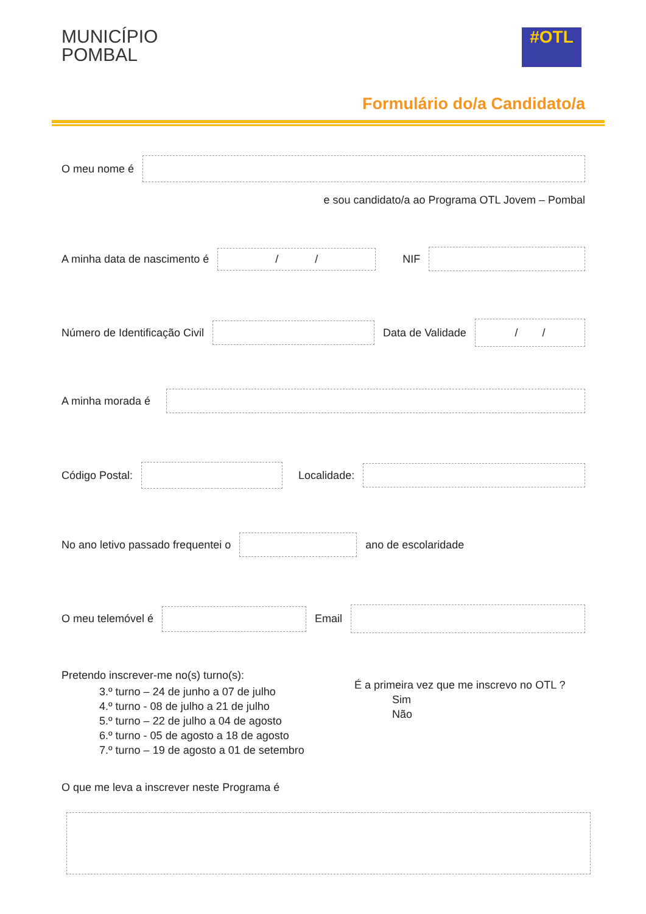MUNICÍPIO
POMBAL
#OTL
Formulário do/a Candidato/a
O meu nome é
e sou candidato/a ao Programa OTL Jovem – Pombal
A minha data de nascimento é / / NIF
Número de Identificação Civil Data de Validade / /
A minha morada é
Código Postal: Localidade:
No ano letivo passado frequentei o ano de escolaridade
O meu telemóvel é Email
Pretendo inscrever-me no(s) turno(s):
3.º turno – 24 de junho a 07 de julho
4.º turno - 08 de julho a 21 de julho
5.º turno – 22 de julho a 04 de agosto
6.º turno - 05 de agosto a 18 de agosto
7.º turno – 19 de agosto a 01 de setembro
É a primeira vez que me inscrevo no OTL ?
Sim
Não
O que me leva a inscrever neste Programa é